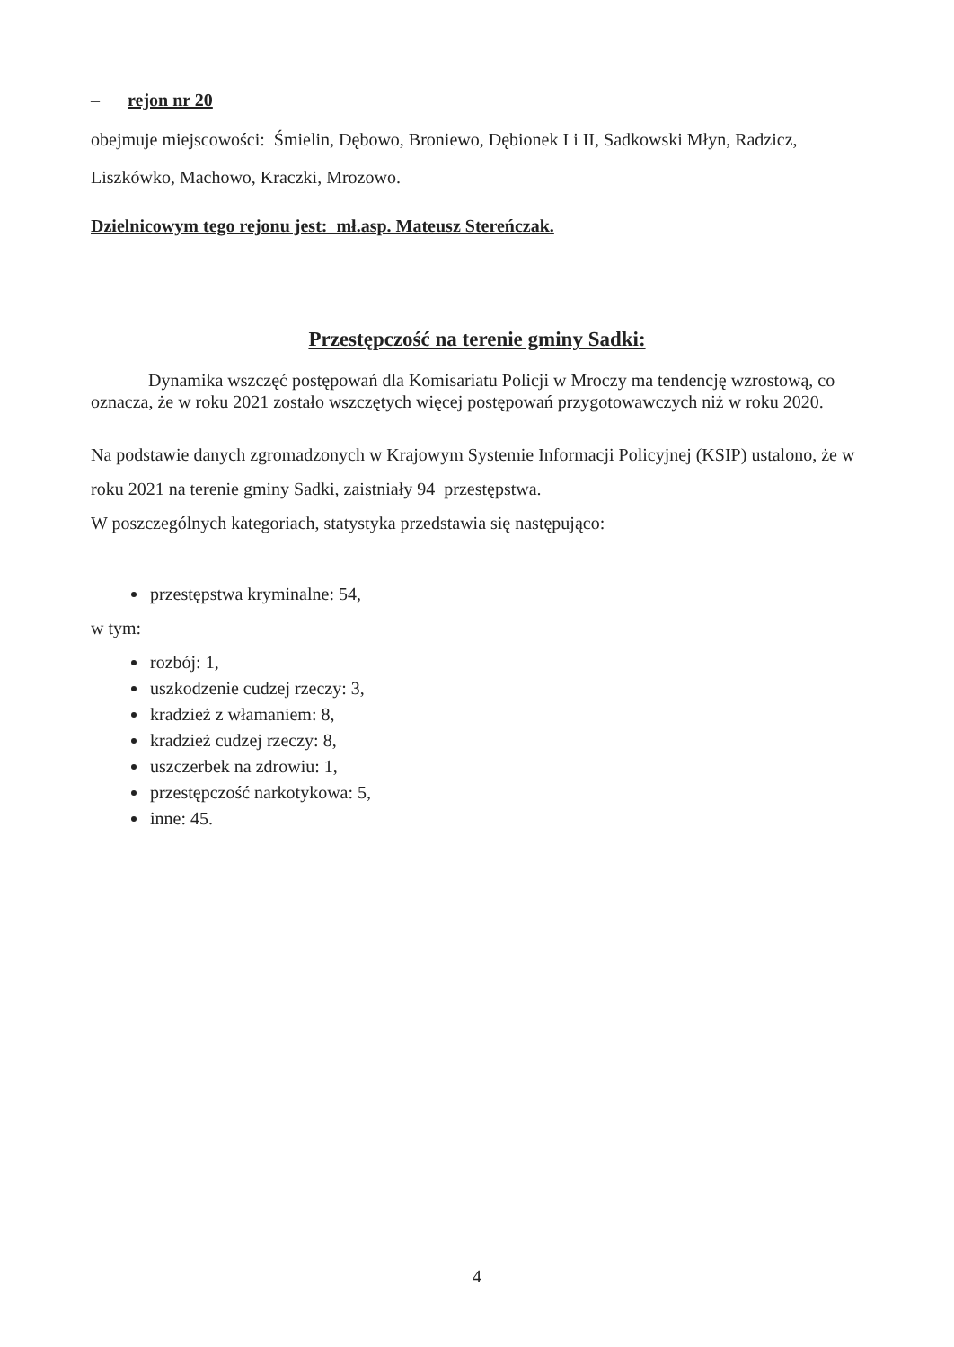– rejon nr 20
obejmuje miejscowości: Śmielin, Dębowo, Broniewo, Dębionek I i II, Sadkowski Młyn, Radzicz, Liszkówko, Machowo, Kraczki, Mrozowo.
Dzielnicowym tego rejonu jest: mł.asp. Mateusz Stereńczak.
Przestępczość na terenie gminy Sadki:
Dynamika wszczęć postępowań dla Komisariatu Policji w Mroczy ma tendencję wzrostową, co oznacza, że w roku 2021 zostało wszczętych więcej postępowań przygotowawczych niż w roku 2020.
Na podstawie danych zgromadzonych w Krajowym Systemie Informacji Policyjnej (KSIP) ustalono, że w roku 2021 na terenie gminy Sadki, zaistniały 94 przestępstwa.
W poszczególnych kategoriach, statystyka przedstawia się następująco:
przestępstwa kryminalne: 54,
w tym:
rozbój: 1,
uszkodzenie cudzej rzeczy: 3,
kradzież z włamaniem: 8,
kradzież cudzej rzeczy: 8,
uszczerbek na zdrowiu: 1,
przestępczość narkotykowa: 5,
inne: 45.
4